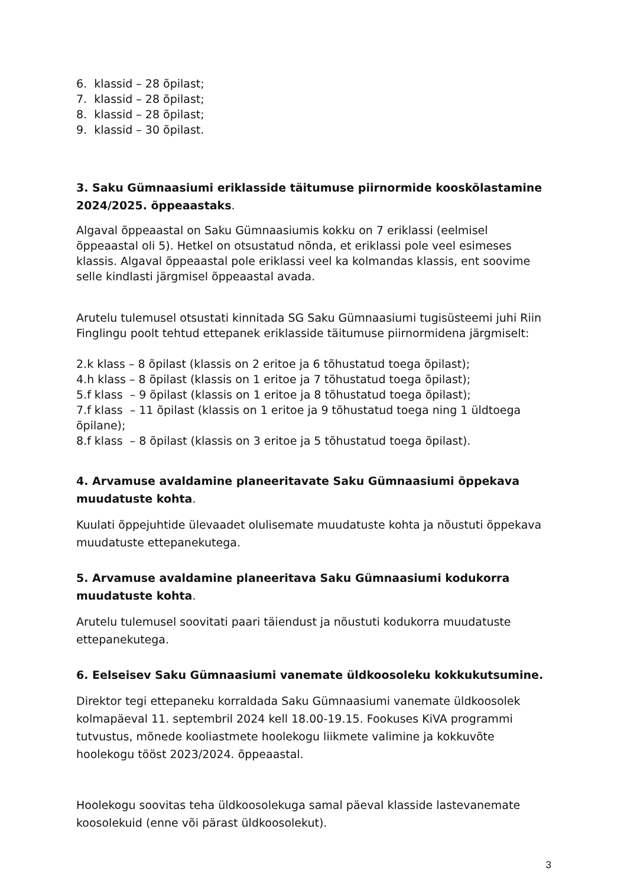6. klassid – 28 õpilast;
7. klassid – 28 õpilast;
8. klassid – 28 õpilast;
9. klassid – 30 õpilast.
3. Saku Gümnaasiumi eriklasside täitumuse piirnormide kooskõlastamine 2024/2025. õppeaastaks.
Algaval õppeaastal on Saku Gümnaasiumis kokku on 7 eriklassi (eelmisel õppeaastal oli 5). Hetkel on otsustatud nõnda, et eriklassi pole veel esimeses klassis. Algaval õppeaastal pole eriklassi veel ka kolmandas klassis, ent soovime selle kindlasti järgmisel õppeaastal avada.
Arutelu tulemusel otsustati kinnitada SG Saku Gümnaasiumi tugisüsteemi juhi Riin Finglingu poolt tehtud ettepanek eriklasside täitumuse piirnormidena järgmiselt:
2.k klass – 8 õpilast (klassis on 2 eritoe ja 6 tõhustatud toega õpilast);
4.h klass – 8 õpilast (klassis on 1 eritoe ja 7 tõhustatud toega õpilast);
5.f klass – 9 õpilast (klassis on 1 eritoe ja 8 tõhustatud toega õpilast);
7.f klass – 11 õpilast (klassis on 1 eritoe ja 9 tõhustatud toega ning 1 üldtoega õpilane);
8.f klass – 8 õpilast (klassis on 3 eritoe ja 5 tõhustatud toega õpilast).
4. Arvamuse avaldamine planeeritavate Saku Gümnaasiumi õppekava muudatuste kohta.
Kuulati õppejuhtide ülevaadet olulisemate muudatuste kohta ja nõustuti õppekava muudatuste ettepanekutega.
5. Arvamuse avaldamine planeeritava Saku Gümnaasiumi kodukorra muudatuste kohta.
Arutelu tulemusel soovitati paari täiendust ja nõustuti kodukorra muudatuste ettepanekutega.
6. Eelseisev Saku Gümnaasiumi vanemate üldkoosoleku kokkukutsumine.
Direktor tegi ettepaneku korraldada Saku Gümnaasiumi vanemate üldkoosolek kolmapäeval 11. septembril 2024 kell 18.00-19.15. Fookuses KiVA programmi tutvustus, mõnede kooliastmete hoolekogu liikmete valimine ja kokkuvõte hoolekogu tööst 2023/2024. õppeaastal.
Hoolekogu soovitas teha üldkoosolekuga samal päeval klasside lastevanemate koosolekuid (enne või pärast üldkoosolekut).
3